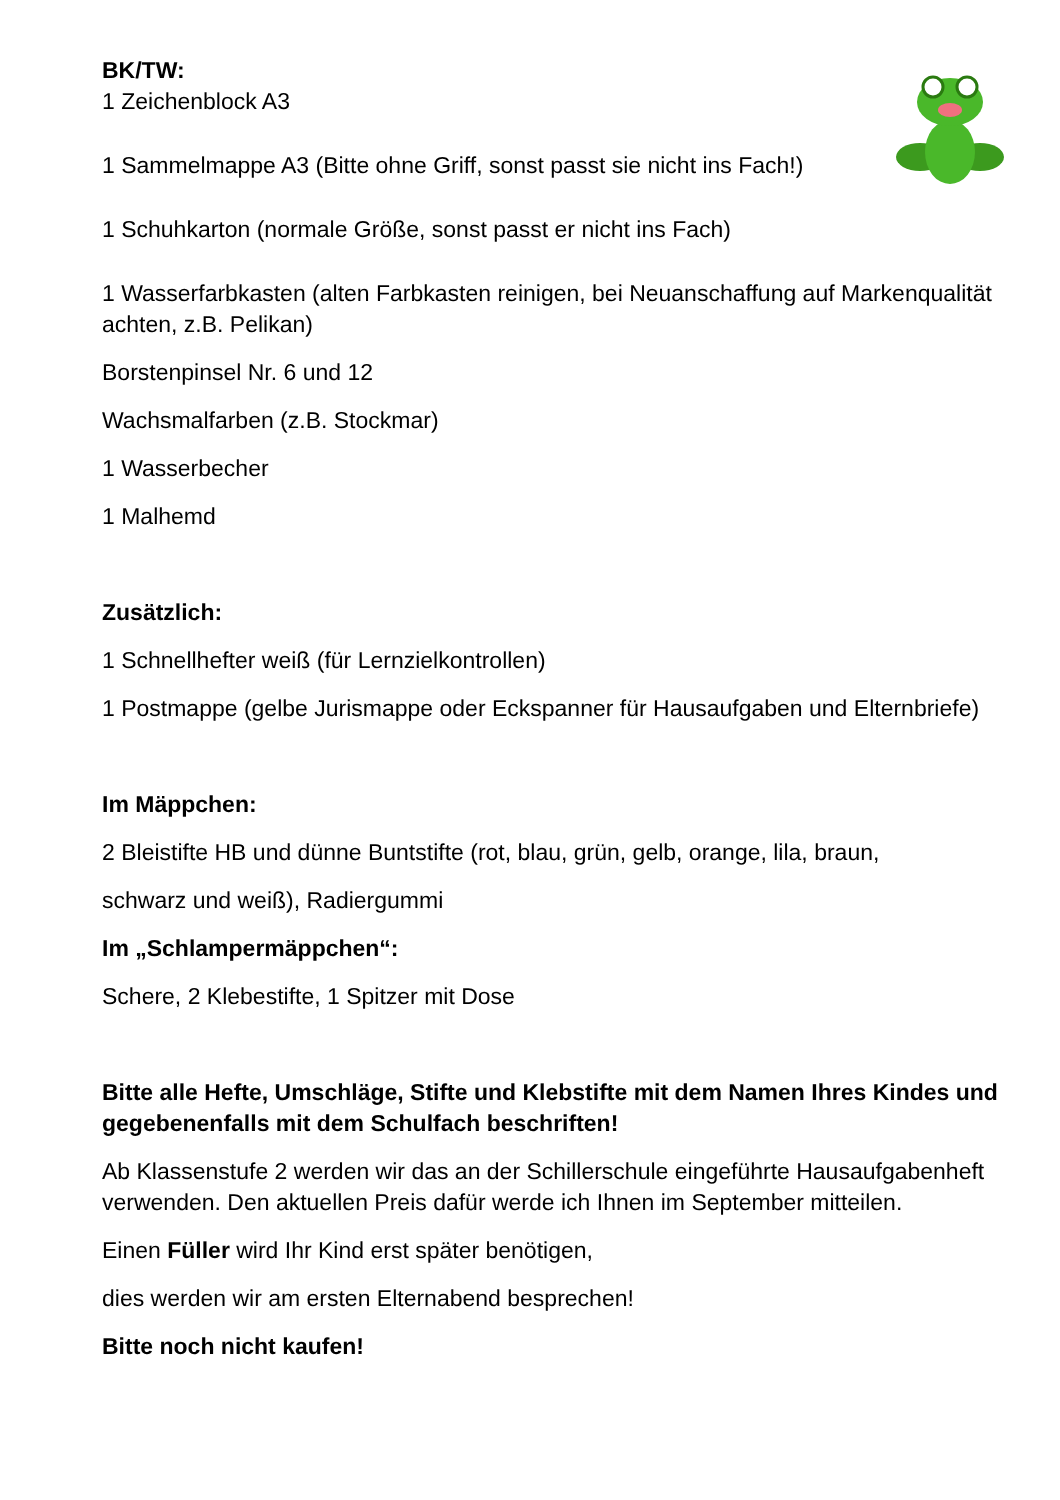BK/TW:
1 Zeichenblock A3
1 Sammelmappe A3 (Bitte ohne Griff, sonst passt sie nicht ins Fach!)
1 Schuhkarton (normale Größe, sonst passt er nicht ins Fach)
1 Wasserfarbkasten (alten Farbkasten reinigen, bei Neuanschaffung auf Markenqualität achten, z.B. Pelikan)
Borstenpinsel Nr. 6 und 12
Wachsmalfarben (z.B. Stockmar)
1 Wasserbecher
1 Malhemd
Zusätzlich:
1 Schnellhefter weiß (für Lernzielkontrollen)
1 Postmappe (gelbe Jurismappe oder Eckspanner für Hausaufgaben und Elternbriefe)
Im Mäppchen:
2 Bleistifte HB und dünne Buntstifte (rot, blau, grün, gelb, orange, lila, braun,
schwarz und weiß), Radiergummi
Im „Schlampermäppchen“:
Schere, 2 Klebestifte, 1 Spitzer mit Dose
Bitte alle Hefte, Umschläge, Stifte und Klebstifte mit dem Namen Ihres Kindes und gegebenenfalls mit dem Schulfach beschriften!
Ab Klassenstufe 2 werden wir das an der Schillerschule eingeführte Hausaufgabenheft verwenden. Den aktuellen Preis dafür werde ich Ihnen im September mitteilen.
Einen Füller wird Ihr Kind erst später benötigen,
dies werden wir am ersten Elternabend besprechen!
Bitte noch nicht kaufen!